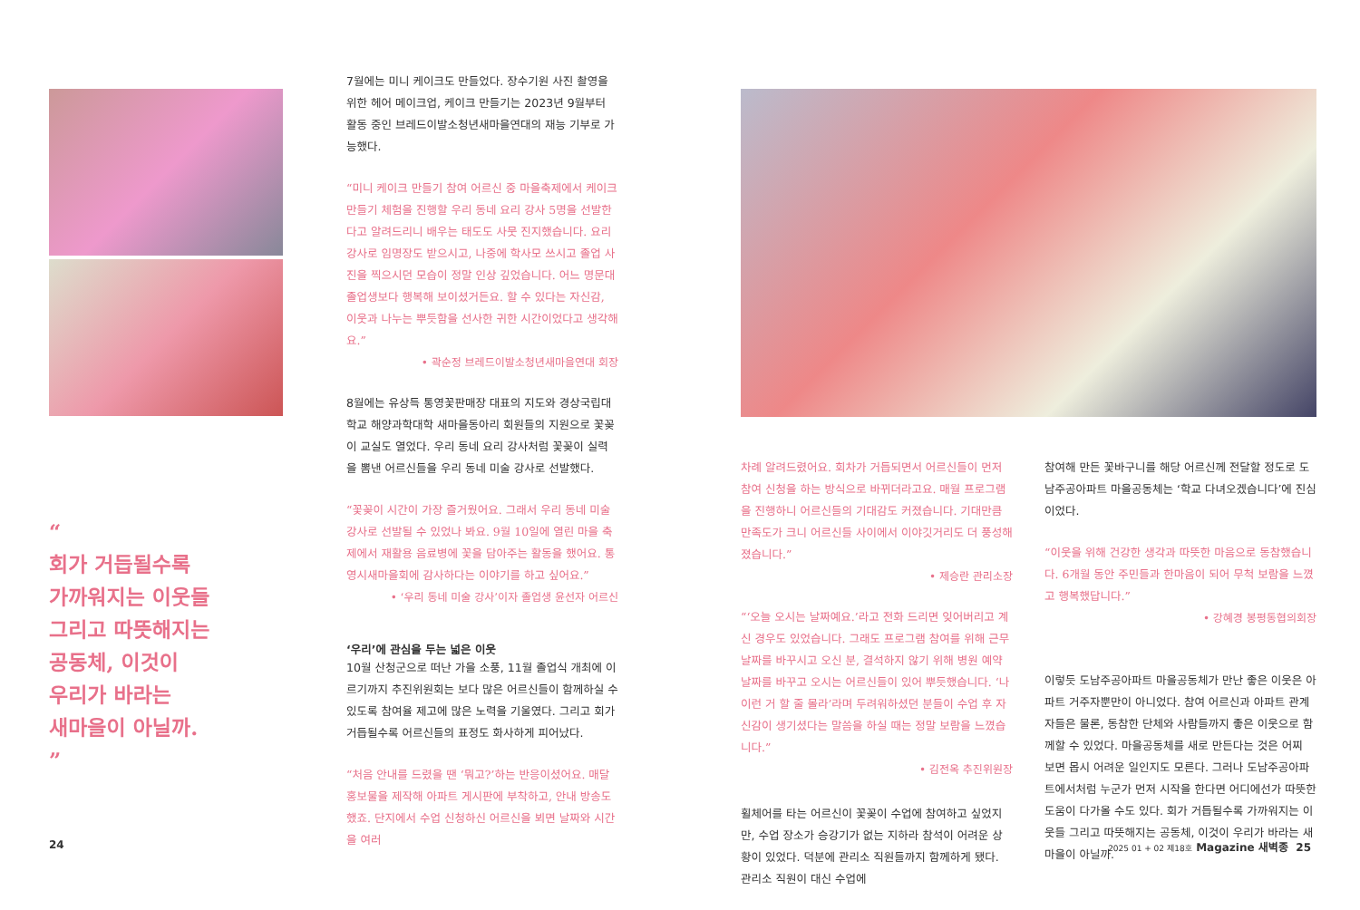“
회가 거듭될수록
가까워지는 이웃들
그리고 따뜻해지는
공동체, 이것이
우리가 바라는
새마을이 아닐까.
”
7월에는 미니 케이크도 만들었다. 장수기원 사진 촬영을 위한 헤어 메이크업, 케이크 만들기는 2023년 9월부터 활동 중인 브레드이발소청년새마을연대의 재능 기부로 가능했다.
“미니 케이크 만들기 참여 어르신 중 마을축제에서 케이크 만들기 체험을 진행할 우리 동네 요리 강사 5명을 선발한다고 알려드리니 배우는 태도도 사뭇 진지했습니다. 요리 강사로 임명장도 받으시고, 나중에 학사모 쓰시고 졸업 사진을 찍으시던 모습이 정말 인상 깊었습니다. 어느 명문대 졸업생보다 행복해 보이셨거든요. 할 수 있다는 자신감, 이웃과 나누는 뿌듯함을 선사한 귀한 시간이었다고 생각해요.”
• 곽순정 브레드이발소청년새마을연대 회장
8월에는 유상득 통영꽃판매장 대표의 지도와 경상국립대학교 해양과학대학 새마을동아리 회원들의 지원으로 꽃꽂이 교실도 열었다. 우리 동네 요리 강사처럼 꽃꽂이 실력을 뽐낸 어르신들을 우리 동네 미술 강사로 선발했다.
“꽃꽂이 시간이 가장 즐거웠어요. 그래서 우리 동네 미술 강사로 선발될 수 있었나 봐요. 9월 10일에 열린 마을 축제에서 재활용 음료병에 꽃을 담아주는 활동을 했어요. 통영시새마을회에 감사하다는 이야기를 하고 싶어요.”
• ‘우리 동네 미술 강사’이자 졸업생 윤선자 어르신
‘우리’에 관심을 두는 넓은 이웃
10월 산청군으로 떠난 가을 소풍, 11월 졸업식 개최에 이르기까지 추진위원회는 보다 많은 어르신들이 함께하실 수 있도록 참여율 제고에 많은 노력을 기울였다. 그리고 회가 거듭될수록 어르신들의 표정도 화사하게 피어났다.
“처음 안내를 드렸을 땐 ‘뭐고?’하는 반응이셨어요. 매달 홍보물을 제작해 아파트 게시판에 부착하고, 안내 방송도 했죠. 단지에서 수업 신청하신 어르신을 뵈면 날짜와 시간을 여러
차례 알려드렸어요. 회차가 거듭되면서 어르신들이 먼저 참여 신청을 하는 방식으로 바뀌더라고요. 매월 프로그램을 진행하니 어르신들의 기대감도 커졌습니다. 기대만큼 만족도가 크니 어르신들 사이에서 이야깃거리도 더 풍성해졌습니다.”
• 제승란 관리소장
“‘오늘 오시는 날짜예요.’라고 전화 드리면 잊어버리고 계신 경우도 있었습니다. 그래도 프로그램 참여를 위해 근무 날짜를 바꾸시고 오신 분, 결석하지 않기 위해 병원 예약 날짜를 바꾸고 오시는 어르신들이 있어 뿌듯했습니다. ‘나 이런 거 할 줄 몰라’라며 두려워하셨던 분들이 수업 후 자신감이 생기셨다는 말씀을 하실 때는 정말 보람을 느꼈습니다.”
• 김전옥 추진위원장
휠체어를 타는 어르신이 꽃꽂이 수업에 참여하고 싶었지만, 수업 장소가 승강기가 없는 지하라 참석이 어려운 상황이 있었다. 덕분에 관리소 직원들까지 함께하게 됐다. 관리소 직원이 대신 수업에
참여해 만든 꽃바구니를 해당 어르신께 전달할 정도로 도남주공아파트 마을공동체는 ‘학교 다녀오겠습니다’에 진심이었다.
“이웃을 위해 건강한 생각과 따뜻한 마음으로 동참했습니다. 6개월 동안 주민들과 한마음이 되어 무척 보람을 느꼈고 행복했답니다.”
• 강혜경 봉평동협의회장
이렇듯 도남주공아파트 마을공동체가 만난 좋은 이웃은 아파트 거주자뿐만이 아니었다. 참여 어르신과 아파트 관계자들은 물론, 동참한 단체와 사람들까지 좋은 이웃으로 함께할 수 있었다. 마을공동체를 새로 만든다는 것은 어찌 보면 몹시 어려운 일인지도 모른다. 그러나 도남주공아파트에서처럼 누군가 먼저 시작을 한다면 어디에선가 따뜻한 도움이 다가올 수도 있다. 회가 거듭될수록 가까워지는 이웃들 그리고 따뜻해지는 공동체, 이것이 우리가 바라는 새마을이 아닐까.
24 2025 01 + 02 제18호 Magazine 새벽종 25